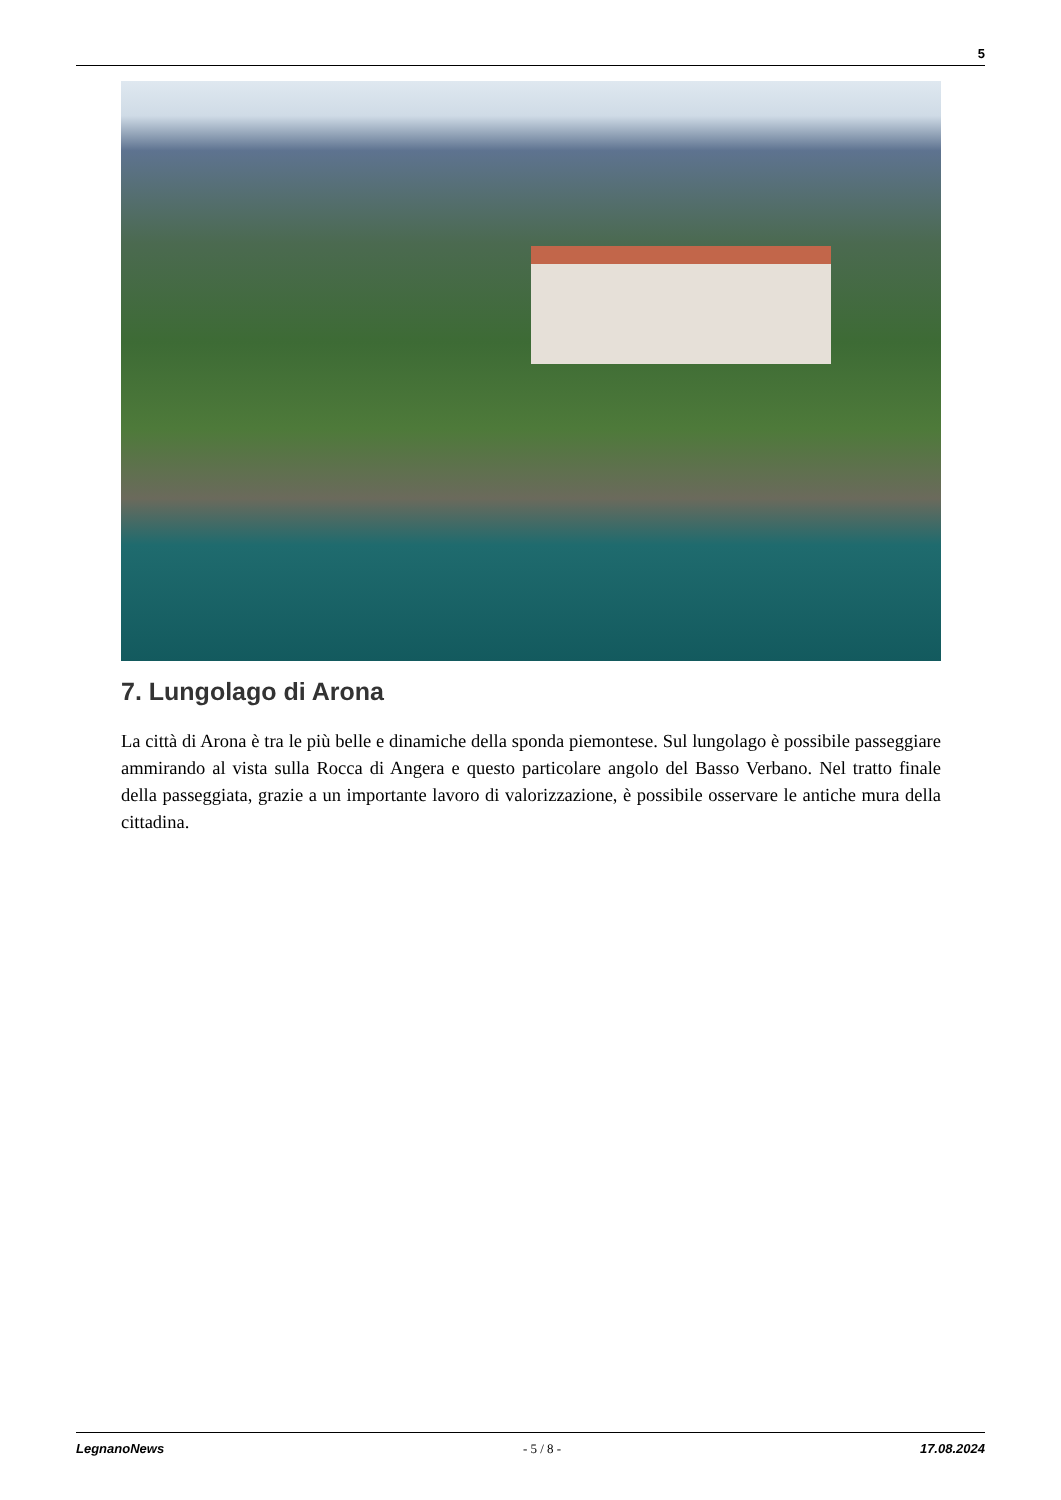5
7. Lungolago di Arona
La città di Arona è tra le più belle e dinamiche della sponda piemontese. Sul lungolago è possibile passeggiare ammirando al vista sulla Rocca di Angera e questo particolare angolo del Basso Verbano. Nel tratto finale della passeggiata, grazie a un importante lavoro di valorizzazione, è possibile osservare le antiche mura della cittadina.
LegnanoNews - 5 / 8 - 17.08.2024